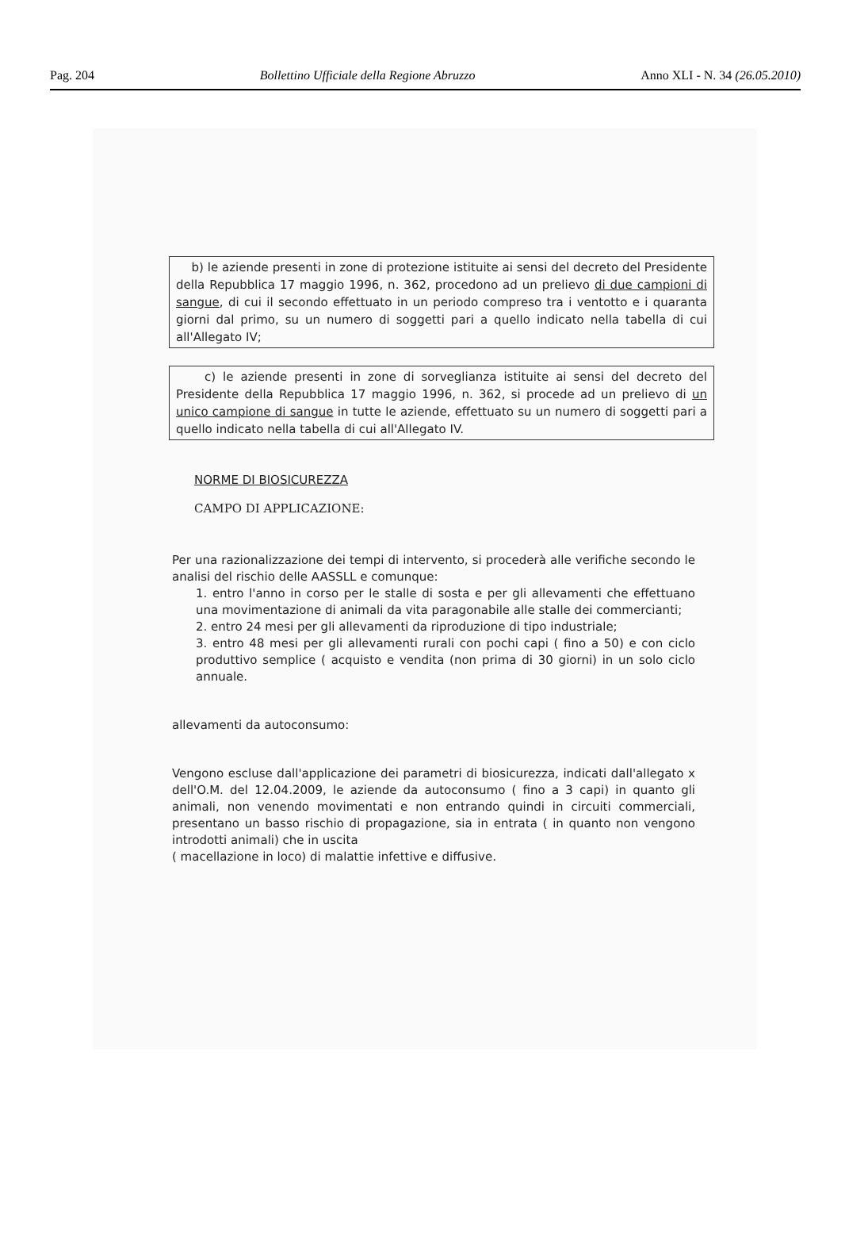Pag. 204 Bollettino Ufficiale della Regione Abruzzo Anno XLI - N. 34 (26.05.2010)
b) le aziende presenti in zone di protezione istituite ai sensi del decreto del Presidente della Repubblica 17 maggio 1996, n. 362, procedono ad un prelievo di due campioni di sangue, di cui il secondo effettuato in un periodo compreso tra i ventotto e i quaranta giorni dal primo, su un numero di soggetti pari a quello indicato nella tabella di cui all'Allegato IV;
c) le aziende presenti in zone di sorveglianza istituite ai sensi del decreto del Presidente della Repubblica 17 maggio 1996, n. 362, si procede ad un prelievo di un unico campione di sangue in tutte le aziende, effettuato su un numero di soggetti pari a quello indicato nella tabella di cui all'Allegato IV.
NORME DI BIOSICUREZZA
CAMPO DI APPLICAZIONE:
Per una razionalizzazione dei tempi di intervento, si procederà alle verifiche secondo le analisi del rischio delle AASSLL e comunque:
1. entro l'anno in corso per le stalle di sosta e per gli allevamenti che effettuano una movimentazione di animali da vita paragonabile alle stalle dei commercianti;
2. entro 24 mesi per gli allevamenti da riproduzione di tipo industriale;
3. entro 48 mesi per gli allevamenti rurali con pochi capi ( fino a 50) e con ciclo produttivo semplice ( acquisto e vendita (non prima di 30 giorni) in un solo ciclo annuale.
allevamenti da autoconsumo:
Vengono escluse dall'applicazione dei parametri di biosicurezza, indicati dall'allegato x dell'O.M. del 12.04.2009, le aziende da autoconsumo ( fino a 3 capi) in quanto gli animali, non venendo movimentati e non entrando quindi in circuiti commerciali, presentano un basso rischio di propagazione, sia in entrata ( in quanto non vengono introdotti animali) che in uscita
( macellazione in loco) di malattie infettive e diffusive.